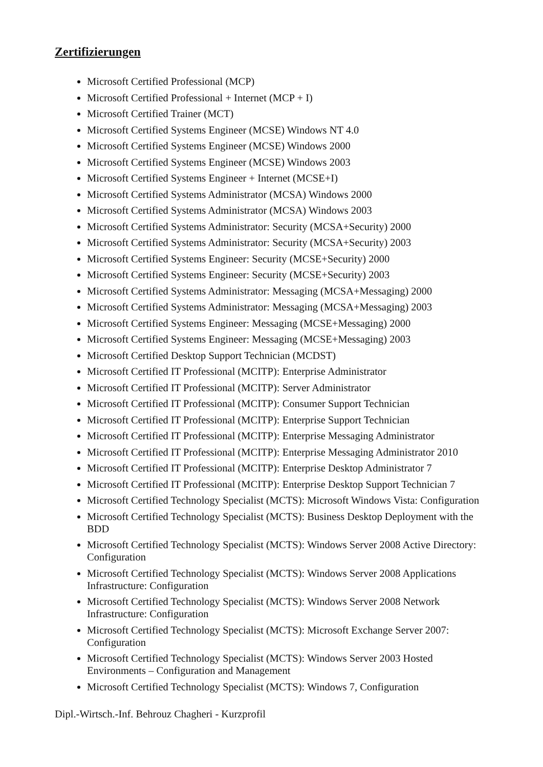Zertifizierungen
Microsoft Certified Professional (MCP)
Microsoft Certified Professional + Internet (MCP + I)
Microsoft Certified Trainer (MCT)
Microsoft Certified Systems Engineer (MCSE) Windows NT 4.0
Microsoft Certified Systems Engineer (MCSE) Windows 2000
Microsoft Certified Systems Engineer (MCSE) Windows 2003
Microsoft Certified Systems Engineer + Internet (MCSE+I)
Microsoft Certified Systems Administrator (MCSA) Windows 2000
Microsoft Certified Systems Administrator (MCSA) Windows 2003
Microsoft Certified Systems Administrator: Security (MCSA+Security) 2000
Microsoft Certified Systems Administrator: Security (MCSA+Security) 2003
Microsoft Certified Systems Engineer: Security (MCSE+Security) 2000
Microsoft Certified Systems Engineer: Security (MCSE+Security) 2003
Microsoft Certified Systems Administrator: Messaging (MCSA+Messaging) 2000
Microsoft Certified Systems Administrator: Messaging (MCSA+Messaging) 2003
Microsoft Certified Systems Engineer: Messaging (MCSE+Messaging) 2000
Microsoft Certified Systems Engineer: Messaging (MCSE+Messaging) 2003
Microsoft Certified Desktop Support Technician (MCDST)
Microsoft Certified IT Professional (MCITP): Enterprise Administrator
Microsoft Certified IT Professional (MCITP): Server Administrator
Microsoft Certified IT Professional (MCITP): Consumer Support Technician
Microsoft Certified IT Professional (MCITP): Enterprise Support Technician
Microsoft Certified IT Professional (MCITP): Enterprise Messaging Administrator
Microsoft Certified IT Professional (MCITP): Enterprise Messaging Administrator 2010
Microsoft Certified IT Professional (MCITP): Enterprise Desktop Administrator 7
Microsoft Certified IT Professional (MCITP): Enterprise Desktop Support Technician 7
Microsoft Certified Technology Specialist (MCTS): Microsoft Windows Vista: Configuration
Microsoft Certified Technology Specialist (MCTS): Business Desktop Deployment with the BDD
Microsoft Certified Technology Specialist (MCTS): Windows Server 2008 Active Directory: Configuration
Microsoft Certified Technology Specialist (MCTS): Windows Server 2008 Applications Infrastructure: Configuration
Microsoft Certified Technology Specialist (MCTS): Windows Server 2008 Network Infrastructure: Configuration
Microsoft Certified Technology Specialist (MCTS): Microsoft Exchange Server 2007: Configuration
Microsoft Certified Technology Specialist (MCTS): Windows Server 2003 Hosted Environments – Configuration and Management
Microsoft Certified Technology Specialist (MCTS): Windows 7, Configuration
Dipl.-Wirtsch.-Inf. Behrouz Chagheri - Kurzprofil